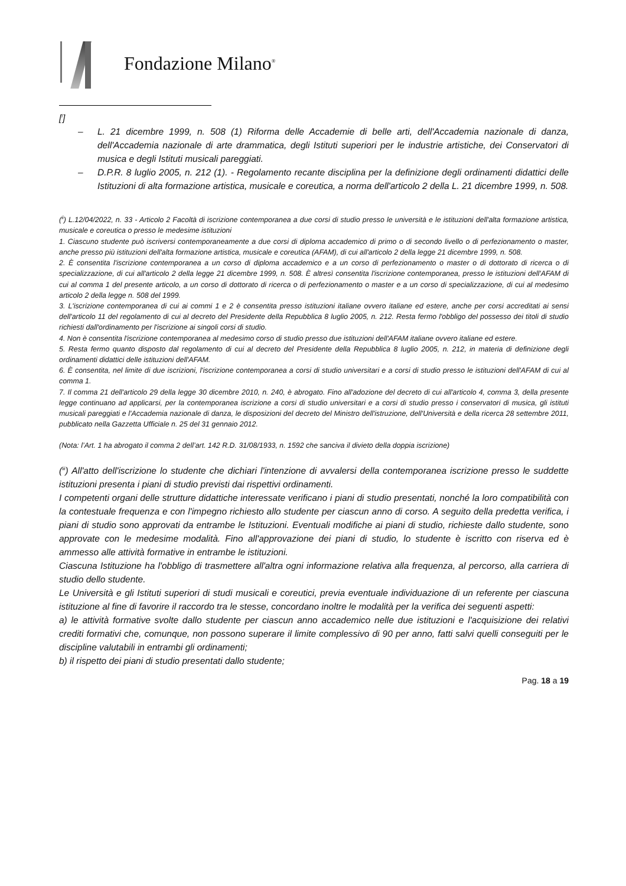Fondazione Milano<sup>®</sup>
[<sup>i</sup>]
– L. 21 dicembre 1999, n. 508 (1) Riforma delle Accademie di belle arti, dell'Accademia nazionale di danza, dell'Accademia nazionale di arte drammatica, degli Istituti superiori per le industrie artistiche, dei Conservatori di musica e degli Istituti musicali pareggiati.
– D.P.R. 8 luglio 2005, n. 212 (1). - Regolamento recante disciplina per la definizione degli ordinamenti didattici delle Istituzioni di alta formazione artistica, musicale e coreutica, a norma dell'articolo 2 della L. 21 dicembre 1999, n. 508.
(<sup>ii</sup>) L.12/04/2022, n. 33 - Articolo 2 Facoltà di iscrizione contemporanea a due corsi di studio presso le università e le istituzioni dell'alta formazione artistica, musicale e coreutica o presso le medesime istituzioni
1. Ciascuno studente può iscriversi contemporaneamente a due corsi di diploma accademico di primo o di secondo livello o di perfezionamento o master, anche presso più istituzioni dell'alta formazione artistica, musicale e coreutica (AFAM), di cui all'articolo 2 della legge 21 dicembre 1999, n. 508.
2. È consentita l'iscrizione contemporanea a un corso di diploma accademico e a un corso di perfezionamento o master o di dottorato di ricerca o di specializzazione, di cui all'articolo 2 della legge 21 dicembre 1999, n. 508. È altresì consentita l'iscrizione contemporanea, presso le istituzioni dell'AFAM di cui al comma 1 del presente articolo, a un corso di dottorato di ricerca o di perfezionamento o master e a un corso di specializzazione, di cui al medesimo articolo 2 della legge n. 508 del 1999.
3. L'iscrizione contemporanea di cui ai commi 1 e 2 è consentita presso istituzioni italiane ovvero italiane ed estere, anche per corsi accreditati ai sensi dell'articolo 11 del regolamento di cui al decreto del Presidente della Repubblica 8 luglio 2005, n. 212. Resta fermo l'obbligo del possesso dei titoli di studio richiesti dall'ordinamento per l'iscrizione ai singoli corsi di studio.
4. Non è consentita l'iscrizione contemporanea al medesimo corso di studio presso due istituzioni dell'AFAM italiane ovvero italiane ed estere.
5. Resta fermo quanto disposto dal regolamento di cui al decreto del Presidente della Repubblica 8 luglio 2005, n. 212, in materia di definizione degli ordinamenti didattici delle istituzioni dell'AFAM.
6. È consentita, nel limite di due iscrizioni, l'iscrizione contemporanea a corsi di studio universitari e a corsi di studio presso le istituzioni dell'AFAM di cui al comma 1.
7. Il comma 21 dell'articolo 29 della legge 30 dicembre 2010, n. 240, è abrogato. Fino all'adozione del decreto di cui all'articolo 4, comma 3, della presente legge continuano ad applicarsi, per la contemporanea iscrizione a corsi di studio universitari e a corsi di studio presso i conservatori di musica, gli istituti musicali pareggiati e l'Accademia nazionale di danza, le disposizioni del decreto del Ministro dell'istruzione, dell'Università e della ricerca 28 settembre 2011, pubblicato nella Gazzetta Ufficiale n. 25 del 31 gennaio 2012.
(Nota: l’Art. 1 ha abrogato il comma 2 dell’art. 142 R.D. 31/08/1933, n. 1592 che sanciva il divieto della doppia iscrizione)
(<sup>iii</sup>) All'atto dell'iscrizione lo studente che dichiari l'intenzione di avvalersi della contemporanea iscrizione presso le suddette istituzioni presenta i piani di studio previsti dai rispettivi ordinamenti.
I competenti organi delle strutture didattiche interessate verificano i piani di studio presentati, nonché la loro compatibilità con la contestuale frequenza e con l'impegno richiesto allo studente per ciascun anno di corso. A seguito della predetta verifica, i piani di studio sono approvati da entrambe le Istituzioni. Eventuali modifiche ai piani di studio, richieste dallo studente, sono approvate con le medesime modalità. Fino all'approvazione dei piani di studio, lo studente è iscritto con riserva ed è ammesso alle attività formative in entrambe le istituzioni.
Ciascuna Istituzione ha l'obbligo di trasmettere all'altra ogni informazione relativa alla frequenza, al percorso, alla carriera di studio dello studente.
Le Università e gli Istituti superiori di studi musicali e coreutici, previa eventuale individuazione di un referente per ciascuna istituzione al fine di favorire il raccordo tra le stesse, concordano inoltre le modalità per la verifica dei seguenti aspetti:
a) le attività formative svolte dallo studente per ciascun anno accademico nelle due istituzioni e l'acquisizione dei relativi crediti formativi che, comunque, non possono superare il limite complessivo di 90 per anno, fatti salvi quelli conseguiti per le discipline valutabili in entrambi gli ordinamenti;
b) il rispetto dei piani di studio presentati dallo studente;
Pag. 18 a 19